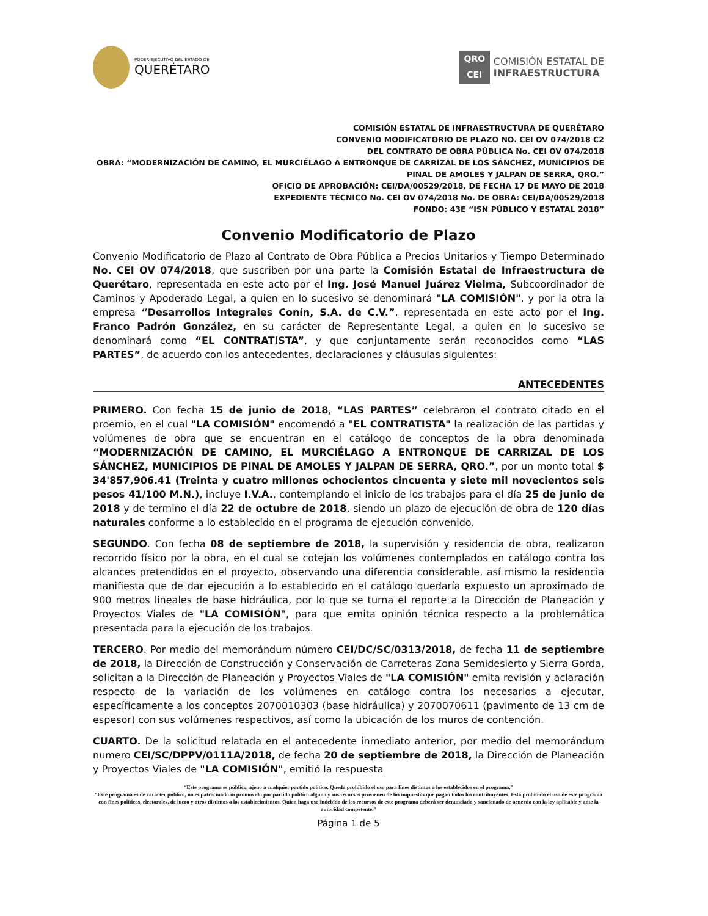PODER EJECUTIVO DEL ESTADO DE
QUERÉTARO
QRO
CEI
COMISIÓN ESTATAL DE
INFRAESTRUCTURA
COMISIÓN ESTATAL DE INFRAESTRUCTURA DE QUERÉTARO
CONVENIO MODIFICATORIO DE PLAZO NO. CEI OV 074/2018 C2
DEL CONTRATO DE OBRA PÚBLICA No. CEI OV 074/2018
OBRA: “MODERNIZACIÓN DE CAMINO, EL MURCIÉLAGO A ENTRONQUE DE CARRIZAL DE LOS SÁNCHEZ, MUNICIPIOS DE PINAL DE AMOLES Y JALPAN DE SERRA, QRO.”
OFICIO DE APROBACIÓN: CEI/DA/00529/2018, DE FECHA 17 DE MAYO DE 2018
EXPEDIENTE TÉCNICO No. CEI OV 074/2018 No. DE OBRA: CEI/DA/00529/2018
FONDO: 43E “ISN PÚBLICO Y ESTATAL 2018”
Convenio Modificatorio de Plazo
Convenio Modificatorio de Plazo al Contrato de Obra Pública a Precios Unitarios y Tiempo Determinado No. CEI OV 074/2018, que suscriben por una parte la Comisión Estatal de Infraestructura de Querétaro, representada en este acto por el Ing. José Manuel Juárez Vielma, Subcoordinador de Caminos y Apoderado Legal, a quien en lo sucesivo se denominará "LA COMISIÓN", y por la otra la empresa “Desarrollos Integrales Conín, S.A. de C.V.”, representada en este acto por el Ing. Franco Padrón González, en su carácter de Representante Legal, a quien en lo sucesivo se denominará como “EL CONTRATISTA”, y que conjuntamente serán reconocidos como “LAS PARTES”, de acuerdo con los antecedentes, declaraciones y cláusulas siguientes:
ANTECEDENTES
PRIMERO. Con fecha 15 de junio de 2018, “LAS PARTES” celebraron el contrato citado en el proemio, en el cual "LA COMISIÓN" encomendó a "EL CONTRATISTA" la realización de las partidas y volúmenes de obra que se encuentran en el catálogo de conceptos de la obra denominada “MODERNIZACIÓN DE CAMINO, EL MURCIÉLAGO A ENTRONQUE DE CARRIZAL DE LOS SÁNCHEZ, MUNICIPIOS DE PINAL DE AMOLES Y JALPAN DE SERRA, QRO.”, por un monto total $ 34'857,906.41 (Treinta y cuatro millones ochocientos cincuenta y siete mil novecientos seis pesos 41/100 M.N.), incluye I.V.A., contemplando el inicio de los trabajos para el día 25 de junio de 2018 y de termino el día 22 de octubre de 2018, siendo un plazo de ejecución de obra de 120 días naturales conforme a lo establecido en el programa de ejecución convenido.
SEGUNDO. Con fecha 08 de septiembre de 2018, la supervisión y residencia de obra, realizaron recorrido físico por la obra, en el cual se cotejan los volúmenes contemplados en catálogo contra los alcances pretendidos en el proyecto, observando una diferencia considerable, así mismo la residencia manifiesta que de dar ejecución a lo establecido en el catálogo quedaría expuesto un aproximado de 900 metros lineales de base hidráulica, por lo que se turna el reporte a la Dirección de Planeación y Proyectos Viales de "LA COMISIÓN", para que emita opinión técnica respecto a la problemática presentada para la ejecución de los trabajos.
TERCERO. Por medio del memorándum número CEI/DC/SC/0313/2018, de fecha 11 de septiembre de 2018, la Dirección de Construcción y Conservación de Carreteras Zona Semidesierto y Sierra Gorda, solicitan a la Dirección de Planeación y Proyectos Viales de "LA COMISIÓN" emita revisión y aclaración respecto de la variación de los volúmenes en catálogo contra los necesarios a ejecutar, específicamente a los conceptos 2070010303 (base hidráulica) y 2070070611 (pavimento de 13 cm de espesor) con sus volúmenes respectivos, así como la ubicación de los muros de contención.
CUARTO. De la solicitud relatada en el antecedente inmediato anterior, por medio del memorándum numero CEI/SC/DPPV/0111A/2018, de fecha 20 de septiembre de 2018, la Dirección de Planeación y Proyectos Viales de "LA COMISIÓN", emitió la respuesta
“Este programa es público, ajeno a cualquier partido político. Queda prohibido el uso para fines distintos a los establecidos en el programa.”
“Este programa es de carácter público, no es patrocinado ni promovido por partido político alguno y sus recursos provienen de los impuestos que pagan todos los contribuyentes. Está prohibido el uso de este programa con fines políticos, electorales, de lucro y otros distintos a los establecimientos. Quien haga uso indebido de los recursos de este programa deberá ser denunciado y sancionado de acuerdo con la ley aplicable y ante la autoridad competente.”
Página 1 de 5